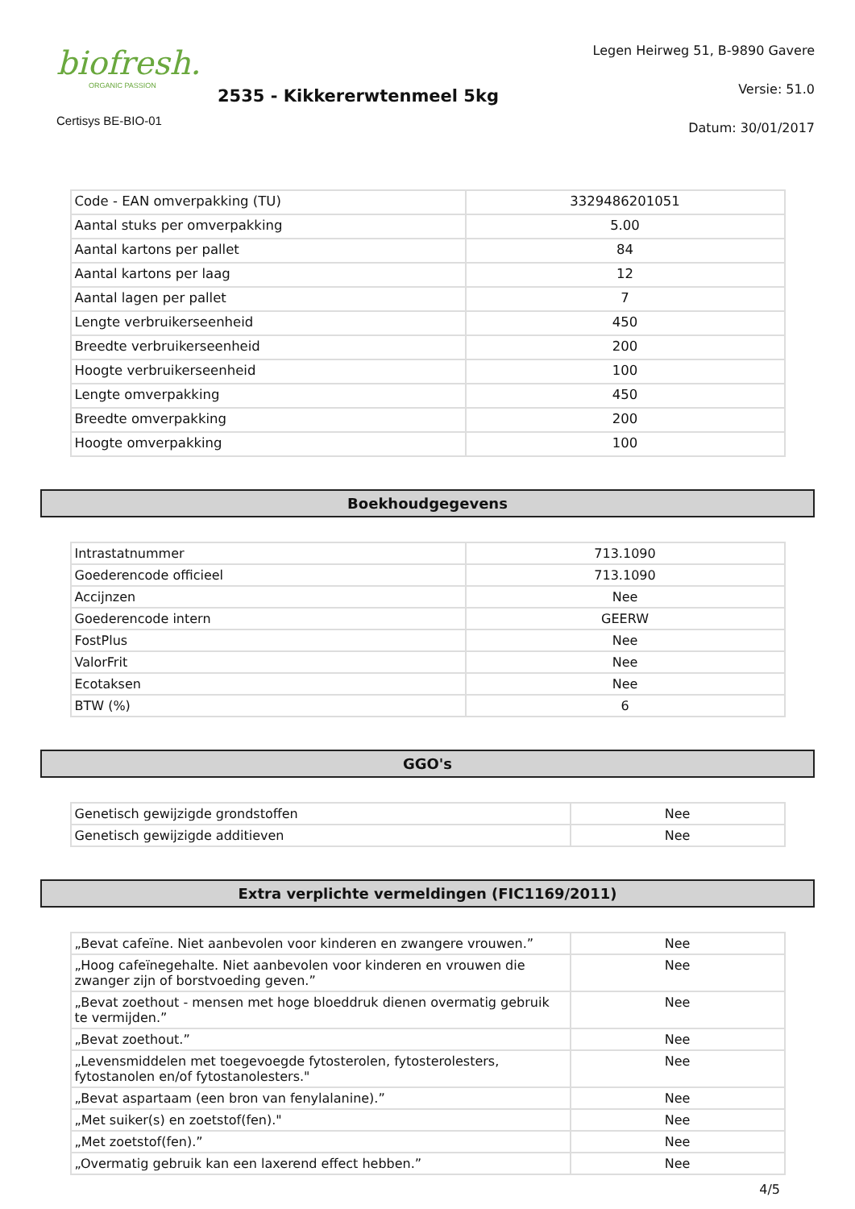biofresh.
ORGANIC PASSION
Certisys BE-BIO-01
2535 - Kikkererwtenmeel 5kg
Legen Heirweg 51, B-9890 Gavere
Versie: 51.0
Datum: 30/01/2017
| Code - EAN omverpakking (TU) | 3329486201051 |
| Aantal stuks per omverpakking | 5.00 |
| Aantal kartons per pallet | 84 |
| Aantal kartons per laag | 12 |
| Aantal lagen per pallet | 7 |
| Lengte verbruikerseenheid | 450 |
| Breedte verbruikerseenheid | 200 |
| Hoogte verbruikerseenheid | 100 |
| Lengte omverpakking | 450 |
| Breedte omverpakking | 200 |
| Hoogte omverpakking | 100 |
Boekhoudgegevens
| Intrastatnummer | 713.1090 |
| Goederencode officieel | 713.1090 |
| Accijnzen | Nee |
| Goederencode intern | GEERW |
| FostPlus | Nee |
| ValorFrit | Nee |
| Ecotaksen | Nee |
| BTW (%) | 6 |
GGO's
| Genetisch gewijzigde grondstoffen | Nee |
| Genetisch gewijzigde additieven | Nee |
Extra verplichte vermeldingen (FIC1169/2011)
| „Bevat cafeïne. Niet aanbevolen voor kinderen en zwangere vrouwen.” | Nee |
| „Hoog cafeïnegehalte. Niet aanbevolen voor kinderen en vrouwen die zwanger zijn of borstvoeding geven.” | Nee |
| „Bevat zoethout - mensen met hoge bloeddruk dienen overmatig gebruik te vermijden.” | Nee |
| „Bevat zoethout.” | Nee |
| „Levensmiddelen met toegevoegde fytosterolen, fytosterolesters, fytostanolen en/of fytostanolesters." | Nee |
| „Bevat aspartaam (een bron van fenylalanine).” | Nee |
| „Met suiker(s) en zoetstof(fen)." | Nee |
| „Met zoetstof(fen).” | Nee |
| „Overmatig gebruik kan een laxerend effect hebben.” | Nee |
4/5